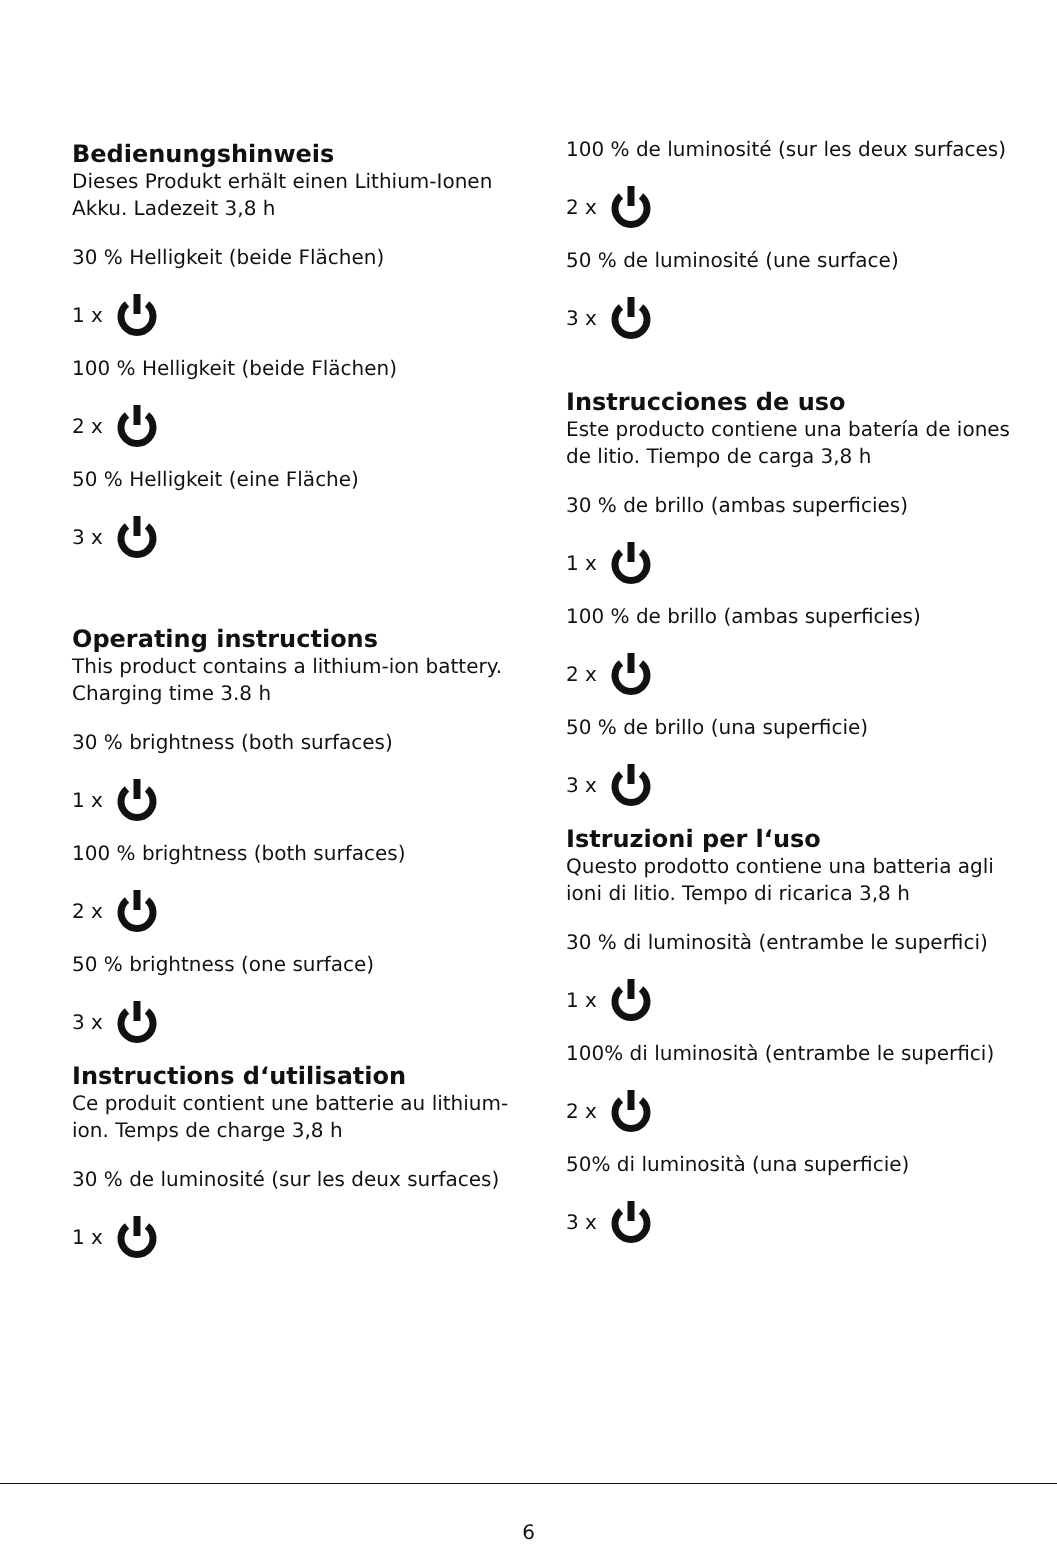Bedienungshinweis
Dieses Produkt erhält einen Lithium-Ionen Akku. Ladezeit 3,8 h
30 % Helligkeit (beide Flächen)
1 x
100 % Helligkeit (beide Flächen)
2 x
50 % Helligkeit (eine Fläche)
3 x
Operating instructions
This product contains a lithium-ion battery. Charging time 3.8 h
30 % brightness (both surfaces)
1 x
100 % brightness (both surfaces)
2 x
50 % brightness (one surface)
3 x
Instructions d‘utilisation
Ce produit contient une batterie au lithium-ion. Temps de charge 3,8 h
30 % de luminosité (sur les deux surfaces)
1 x
100 % de luminosité (sur les deux surfaces)
2 x
50 % de luminosité (une surface)
3 x
Instrucciones de uso
Este producto contiene una batería de iones de litio. Tiempo de carga 3,8 h
30 % de brillo (ambas superficies)
1 x
100 % de brillo (ambas superficies)
2 x
50 % de brillo (una superficie)
3 x
Istruzioni per l‘uso
Questo prodotto contiene una batteria agli ioni di litio. Tempo di ricarica 3,8 h
30 % di luminosità (entrambe le superfici)
1 x
100% di luminosità (entrambe le superfici)
2 x
50% di luminosità (una superficie)
3 x
6